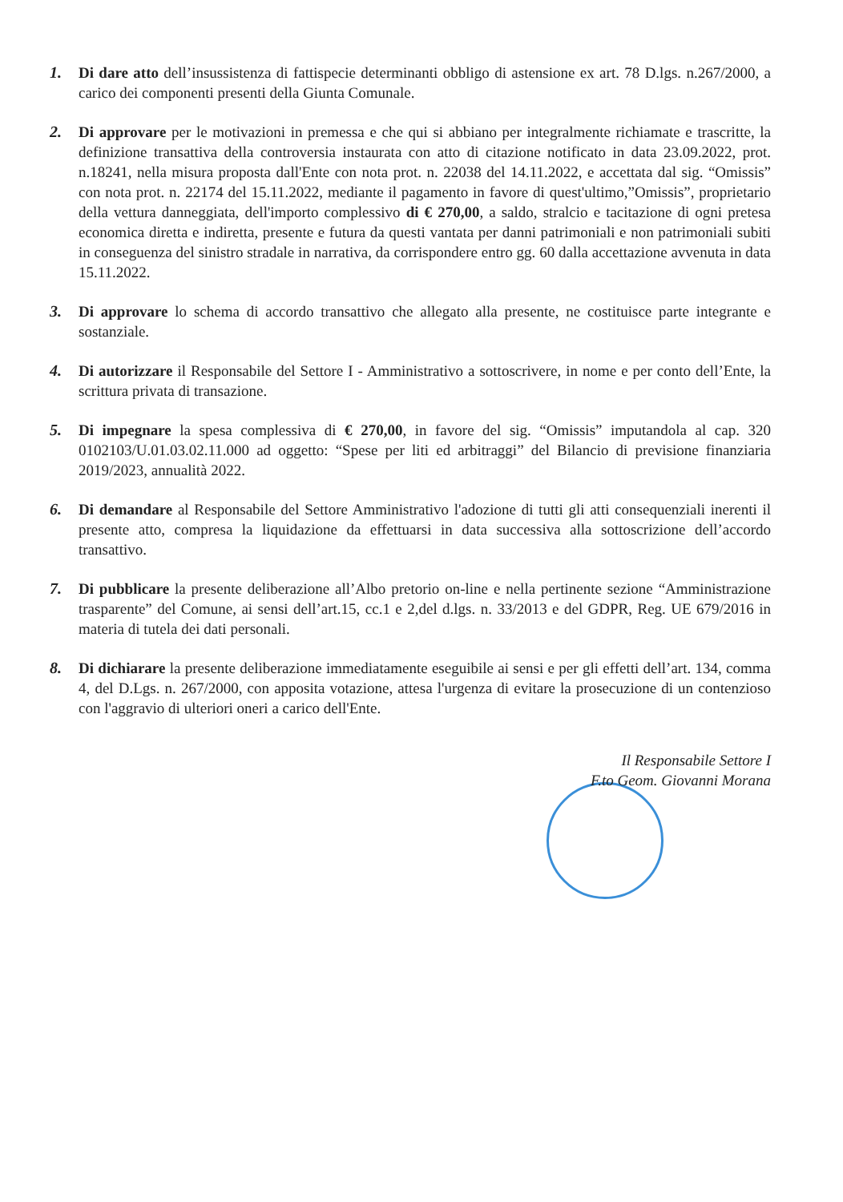1. Di dare atto dell’insussistenza di fattispecie determinanti obbligo di astensione ex art. 78 D.lgs. n.267/2000, a carico dei componenti presenti della Giunta Comunale.
2. Di approvare per le motivazioni in premessa e che qui si abbiano per integralmente richiamate e trascritte, la definizione transattiva della controversia instaurata con atto di citazione notificato in data 23.09.2022, prot. n.18241, nella misura proposta dall'Ente con nota prot. n. 22038 del 14.11.2022, e accettata dal sig. “Omissis” con nota prot. n. 22174 del 15.11.2022, mediante il pagamento in favore di quest'ultimo,”Omissis”, proprietario della vettura danneggiata, dell'importo complessivo di € 270,00, a saldo, stralcio e tacitazione di ogni pretesa economica diretta e indiretta, presente e futura da questi vantata per danni patrimoniali e non patrimoniali subiti in conseguenza del sinistro stradale in narrativa, da corrispondere entro gg. 60 dalla accettazione avvenuta in data 15.11.2022.
3. Di approvare lo schema di accordo transattivo che allegato alla presente, ne costituisce parte integrante e sostanziale.
4. Di autorizzare il Responsabile del Settore I - Amministrativo a sottoscrivere, in nome e per conto dell’Ente, la scrittura privata di transazione.
5. Di impegnare la spesa complessiva di € 270,00, in favore del sig. “Omissis” imputandola al cap. 320 0102103/U.01.03.02.11.000 ad oggetto: “Spese per liti ed arbitraggi” del Bilancio di previsione finanziaria 2019/2023, annualità 2022.
6. Di demandare al Responsabile del Settore Amministrativo l'adozione di tutti gli atti consequenziali inerenti il presente atto, compresa la liquidazione da effettuarsi in data successiva alla sottoscrizione dell’accordo transattivo.
7. Di pubblicare la presente deliberazione all’Albo pretorio on-line e nella pertinente sezione “Amministrazione trasparente” del Comune, ai sensi dell’art.15, cc.1 e 2,del d.lgs. n. 33/2013 e del GDPR, Reg. UE 679/2016 in materia di tutela dei dati personali.
8. Di dichiarare la presente deliberazione immediatamente eseguibile ai sensi e per gli effetti dell’art. 134, comma 4, del D.Lgs. n. 267/2000, con apposita votazione, attesa l'urgenza di evitare la prosecuzione di un contenzioso con l'aggravio di ulteriori oneri a carico dell'Ente.
Il Responsabile Settore I
F.to Geom. Giovanni Morana